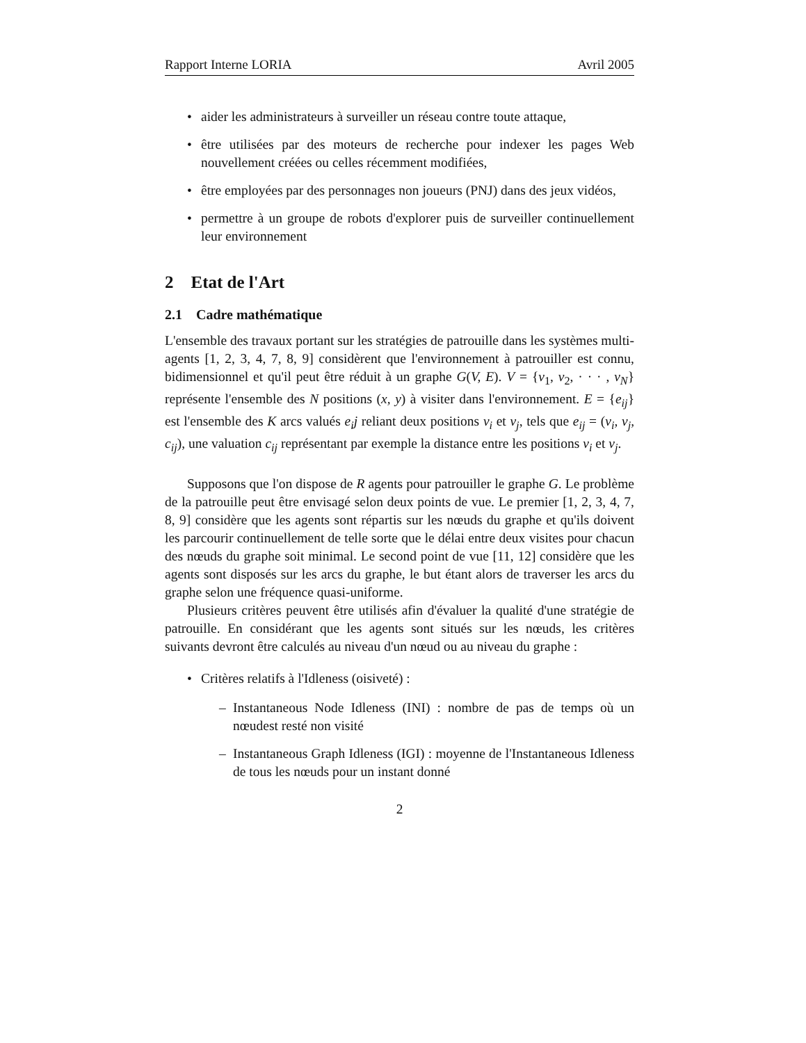Rapport Interne LORIA Avril 2005
• aider les administrateurs à surveiller un réseau contre toute attaque,
• être utilisées par des moteurs de recherche pour indexer les pages Web nouvellement créées ou celles récemment modifiées,
• être employées par des personnages non joueurs (PNJ) dans des jeux vidéos,
• permettre à un groupe de robots d'explorer puis de surveiller continuellement leur environnement
2 Etat de l'Art
2.1 Cadre mathématique
L'ensemble des travaux portant sur les stratégies de patrouille dans les systèmes multi-agents [1, 2, 3, 4, 7, 8, 9] considèrent que l'environnement à patrouiller est connu, bidimensionnel et qu'il peut être réduit à un graphe G(V, E). V = {v<sub>1</sub>, v<sub>2</sub>, · · · , v<sub>N</sub>} représente l'ensemble des N positions (x, y) à visiter dans l'environnement. E = {e<sub>ij</sub>} est l'ensemble des K arcs valués e<sub>i</sub>j reliant deux positions v<sub>i</sub> et v<sub>j</sub>, tels que e<sub>ij</sub> = (v<sub>i</sub>, v<sub>j</sub>, c<sub>ij</sub>), une valuation c<sub>ij</sub> représentant par exemple la distance entre les positions v<sub>i</sub> et v<sub>j</sub>.
Supposons que l'on dispose de R agents pour patrouiller le graphe G. Le problème de la patrouille peut être envisagé selon deux points de vue. Le premier [1, 2, 3, 4, 7, 8, 9] considère que les agents sont répartis sur les nœuds du graphe et qu'ils doivent les parcourir continuellement de telle sorte que le délai entre deux visites pour chacun des nœuds du graphe soit minimal. Le second point de vue [11, 12] considère que les agents sont disposés sur les arcs du graphe, le but étant alors de traverser les arcs du graphe selon une fréquence quasi-uniforme.
Plusieurs critères peuvent être utilisés afin d'évaluer la qualité d'une stratégie de patrouille. En considérant que les agents sont situés sur les nœuds, les critères suivants devront être calculés au niveau d'un nœud ou au niveau du graphe :
• Critères relatifs à l'Idleness (oisiveté) :
– Instantaneous Node Idleness (INI) : nombre de pas de temps où un nœudest resté non visité
– Instantaneous Graph Idleness (IGI) : moyenne de l'Instantaneous Idleness de tous les nœuds pour un instant donné
2